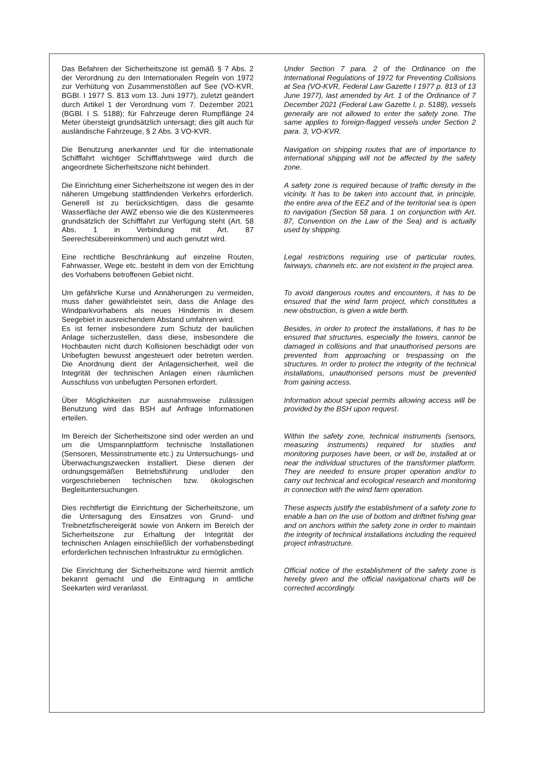Das Befahren der Sicherheitszone ist gemäß § 7 Abs. 2 der Verordnung zu den Internationalen Regeln von 1972 zur Verhütung von Zusammenstößen auf See (VO-KVR, BGBl. I 1977 S. 813 vom 13. Juni 1977), zuletzt geändert durch Artikel 1 der Verordnung vom 7. Dezember 2021 (BGBl. I S. 5188); für Fahrzeuge deren Rumpflänge 24 Meter übersteigt grundsätzlich untersagt; dies gilt auch für ausländische Fahrzeuge, § 2 Abs. 3 VO-KVR.
Under Section 7 para. 2 of the Ordinance on the International Regulations of 1972 for Preventing Collisions at Sea (VO-KVR, Federal Law Gazette I 1977 p. 813 of 13 June 1977), last amended by Art. 1 of the Ordinance of 7 December 2021 (Federal Law Gazette I, p. 5188), vessels generally are not allowed to enter the safety zone. The same applies to foreign-flagged vessels under Section 2 para. 3, VO-KVR.
Die Benutzung anerkannter und für die internationale Schifffahrt wichtiger Schifffahrtswege wird durch die angeordnete Sicherheitszone nicht behindert.
Navigation on shipping routes that are of importance to international shipping will not be affected by the safety zone.
Die Einrichtung einer Sicherheitszone ist wegen des in der näheren Umgebung stattfindenden Verkehrs erforderlich. Generell ist zu berücksichtigen, dass die gesamte Wasserfläche der AWZ ebenso wie die des Küstenmeeres grundsätzlich der Schifffahrt zur Verfügung steht (Art. 58 Abs. 1 in Verbindung mit Art. 87 Seerechtsübereinkommen) und auch genutzt wird.
A safety zone is required because of traffic density in the vicinity. It has to be taken into account that, in principle, the entire area of the EEZ and of the territorial sea is open to navigation (Section 58 para. 1 on conjunction with Art. 87, Convention on the Law of the Sea) and is actually used by shipping.
Eine rechtliche Beschränkung auf einzelne Routen, Fahrwasser, Wege etc. besteht in dem von der Errichtung des Vorhabens betroffenen Gebiet nicht.
Legal restrictions requiring use of particular routes, fairways, channels etc. are not existent in the project area.
Um gefährliche Kurse und Annäherungen zu vermeiden, muss daher gewährleistet sein, dass die Anlage des Windparkvorhabens als neues Hindernis in diesem Seegebiet in ausreichendem Abstand umfahren wird.
To avoid dangerous routes and encounters, it has to be ensured that the wind farm project, which constitutes a new obstruction, is given a wide berth.
Es ist ferner insbesondere zum Schutz der baulichen Anlage sicherzustellen, dass diese, insbesondere die Hochbauten nicht durch Kollisionen beschädigt oder von Unbefugten bewusst angesteuert oder betreten werden. Die Anordnung dient der Anlagensicherheit, weil die Integrität der technischen Anlagen einen räumlichen Ausschluss von unbefugten Personen erfordert.
Besides, in order to protect the installations, it has to be ensured that structures, especially the towers, cannot be damaged in collisions and that unauthorised persons are prevented from approaching or trespassing on the structures. In order to protect the integrity of the technical installations, unauthorised persons must be prevented from gaining access.
Über Möglichkeiten zur ausnahmsweise zulässigen Benutzung wird das BSH auf Anfrage Informationen erteilen.
Information about special permits allowing access will be provided by the BSH upon request.
Im Bereich der Sicherheitszone sind oder werden an und um die Umspannplattform technische Installationen (Sensoren, Messinstrumente etc.) zu Untersuchungs- und Überwachungszwecken installiert. Diese dienen der ordnungsgemäßen Betriebsführung und/oder den vorgeschriebenen technischen bzw. ökologischen Begleituntersuchungen.
Within the safety zone, technical instruments (sensors, measuring instruments) required for studies and monitoring purposes have been, or will be, installed at or near the individual structures of the transformer platform. They are needed to ensure proper operation and/or to carry out technical and ecological research and monitoring in connection with the wind farm operation.
Dies rechtfertigt die Einrichtung der Sicherheitszone, um die Untersagung des Einsatzes von Grund- und Treibnetzfischereigerät sowie von Ankern im Bereich der Sicherheitszone zur Erhaltung der Integrität der technischen Anlagen einschließlich der vorhabensbedingt erforderlichen technischen Infrastruktur zu ermöglichen.
These aspects justify the establishment of a safety zone to enable a ban on the use of bottom and driftnet fishing gear and on anchors within the safety zone in order to maintain the integrity of technical installations including the required project infrastructure.
Die Einrichtung der Sicherheitszone wird hiermit amtlich bekannt gemacht und die Eintragung in amtliche Seekarten wird veranlasst.
Official notice of the establishment of the safety zone is hereby given and the official navigational charts will be corrected accordingly.